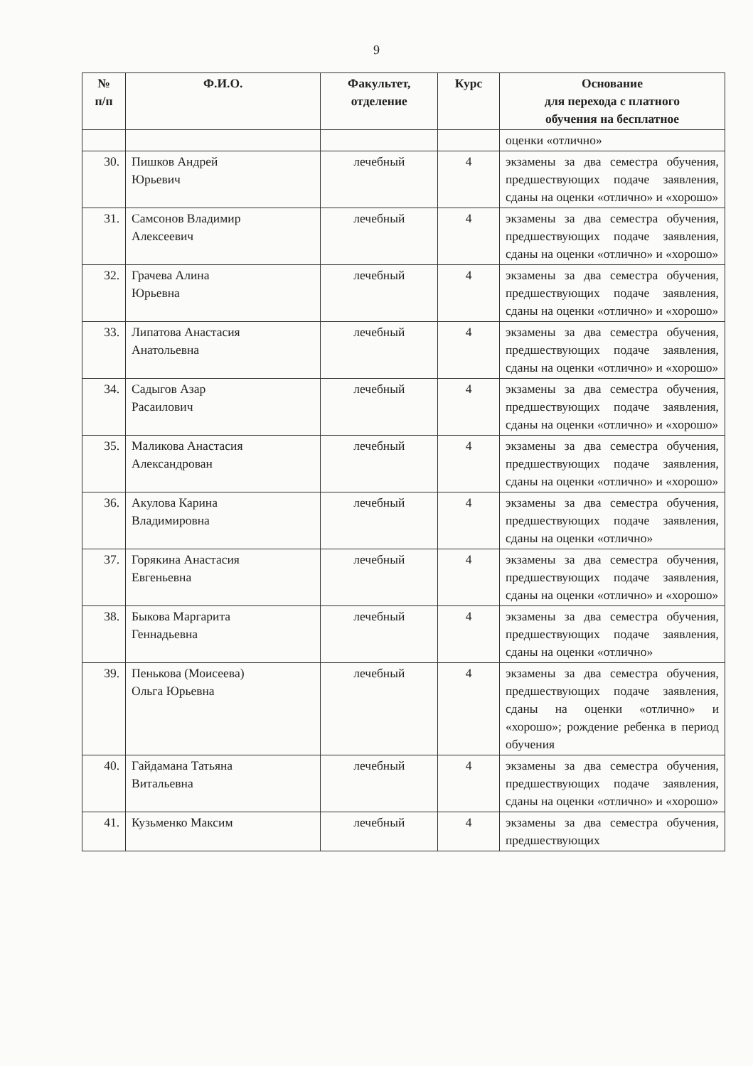9
| № п/п | Ф.И.О. | Факультет, отделение | Курс | Основание для перехода с платного обучения на бесплатное |
| --- | --- | --- | --- | --- |
| | | | | оценки «отлично» |
| 30. | Пишков Андрей Юрьевич | лечебный | 4 | экзамены за два семестра обучения, предшествующих подаче заявления, сданы на оценки «отлично» и «хорошо» |
| 31. | Самсонов Владимир Алексеевич | лечебный | 4 | экзамены за два семестра обучения, предшествующих подаче заявления, сданы на оценки «отлично» и «хорошо» |
| 32. | Грачева Алина Юрьевна | лечебный | 4 | экзамены за два семестра обучения, предшествующих подаче заявления, сданы на оценки «отлично» и «хорошо» |
| 33. | Липатова Анастасия Анатольевна | лечебный | 4 | экзамены за два семестра обучения, предшествующих подаче заявления, сданы на оценки «отлично» и «хорошо» |
| 34. | Садыгов Азар Расаилович | лечебный | 4 | экзамены за два семестра обучения, предшествующих подаче заявления, сданы на оценки «отлично» и «хорошо» |
| 35. | Маликова Анастасия Александрован | лечебный | 4 | экзамены за два семестра обучения, предшествующих подаче заявления, сданы на оценки «отлично» и «хорошо» |
| 36. | Акулова Карина Владимировна | лечебный | 4 | экзамены за два семестра обучения, предшествующих подаче заявления, сданы на оценки «отлично» |
| 37. | Горякина Анастасия Евгеньевна | лечебный | 4 | экзамены за два семестра обучения, предшествующих подаче заявления, сданы на оценки «отлично» и «хорошо» |
| 38. | Быкова Маргарита Геннадьевна | лечебный | 4 | экзамены за два семестра обучения, предшествующих подаче заявления, сданы на оценки «отлично» |
| 39. | Пенькова (Моисеева) Ольга Юрьевна | лечебный | 4 | экзамены за два семестра обучения, предшествующих подаче заявления, сданы на оценки «отлично» и «хорошо»; рождение ребенка в период обучения |
| 40. | Гайдамана Татьяна Витальевна | лечебный | 4 | экзамены за два семестра обучения, предшествующих подаче заявления, сданы на оценки «отлично» и «хорошо» |
| 41. | Кузьменко Максим | лечебный | 4 | экзамены за два семестра обучения, предшествующих |